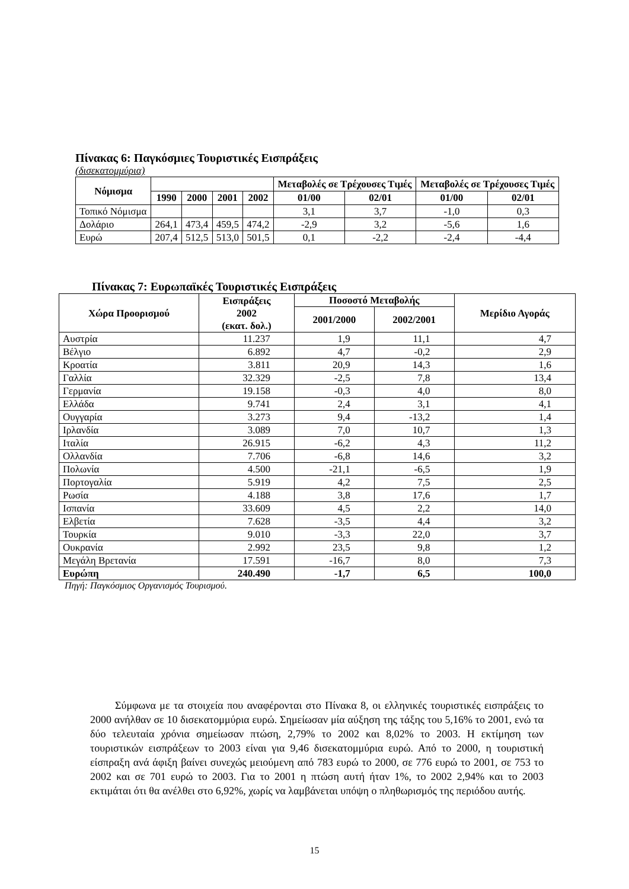Πίνακας 6: Παγκόσμιες Τουριστικές Εισπράξεις
(δισεκατομμύρια)
| Νόμισμα | | | | | Μεταβολές σε Τρέχουσες Τιμές | | Μεταβολές σε Τρέχουσες Τιμές | |
| --- | --- | --- | --- | --- | --- | --- | --- | --- |
| | 1990 | 2000 | 2001 | 2002 | 01/00 | 02/01 | 01/00 | 02/01 |
| Τοπικό Νόμισμα | | | | | 3,1 | 3,7 | -1,0 | 0,3 |
| Δολάριο | 264,1 | 473,4 | 459,5 | 474,2 | -2,9 | 3,2 | -5,6 | 1,6 |
| Ευρώ | 207,4 | 512,5 | 513,0 | 501,5 | 0,1 | -2,2 | -2,4 | -4,4 |
Πίνακας 7: Ευρωπαϊκές Τουριστικές Εισπράξεις
| Χώρα Προορισμού | Εισπράξεις 2002 (εκατ. δολ.) | Ποσοστό Μεταβολής | | Μερίδιο Αγοράς |
| --- | --- | --- | --- | --- |
| | | 2001/2000 | 2002/2001 | |
| Αυστρία | 11.237 | 1,9 | 11,1 | 4,7 |
| Βέλγιο | 6.892 | 4,7 | -0,2 | 2,9 |
| Κροατία | 3.811 | 20,9 | 14,3 | 1,6 |
| Γαλλία | 32.329 | -2,5 | 7,8 | 13,4 |
| Γερμανία | 19.158 | -0,3 | 4,0 | 8,0 |
| Ελλάδα | 9.741 | 2,4 | 3,1 | 4,1 |
| Ουγγαρία | 3.273 | 9,4 | -13,2 | 1,4 |
| Ιρλανδία | 3.089 | 7,0 | 10,7 | 1,3 |
| Ιταλία | 26.915 | -6,2 | 4,3 | 11,2 |
| Ολλανδία | 7.706 | -6,8 | 14,6 | 3,2 |
| Πολωνία | 4.500 | -21,1 | -6,5 | 1,9 |
| Πορτογαλία | 5.919 | 4,2 | 7,5 | 2,5 |
| Ρωσία | 4.188 | 3,8 | 17,6 | 1,7 |
| Ισπανία | 33.609 | 4,5 | 2,2 | 14,0 |
| Ελβετία | 7.628 | -3,5 | 4,4 | 3,2 |
| Τουρκία | 9.010 | -3,3 | 22,0 | 3,7 |
| Ουκρανία | 2.992 | 23,5 | 9,8 | 1,2 |
| Μεγάλη Βρετανία | 17.591 | -16,7 | 8,0 | 7,3 |
| Ευρώπη | 240.490 | -1,7 | 6,5 | 100,0 |
Πηγή: Παγκόσμιος Οργανισμός Τουρισμού.
Σύμφωνα με τα στοιχεία που αναφέρονται στο Πίνακα 8, οι ελληνικές τουριστικές εισπράξεις το 2000 ανήλθαν σε 10 δισεκατομμύρια ευρώ. Σημείωσαν μία αύξηση της τάξης του 5,16% το 2001, ενώ τα δύο τελευταία χρόνια σημείωσαν πτώση, 2,79% το 2002 και 8,02% το 2003. Η εκτίμηση των τουριστικών εισπράξεων το 2003 είναι για 9,46 δισεκατομμύρια ευρώ. Από το 2000, η τουριστική είσπραξη ανά άφιξη βαίνει συνεχώς μειούμενη από 783 ευρώ το 2000, σε 776 ευρώ το 2001, σε 753 το 2002 και σε 701 ευρώ το 2003. Για το 2001 η πτώση αυτή ήταν 1%, το 2002 2,94% και το 2003 εκτιμάται ότι θα ανέλθει στο 6,92%, χωρίς να λαμβάνεται υπόψη ο πληθωρισμός της περιόδου αυτής.
15